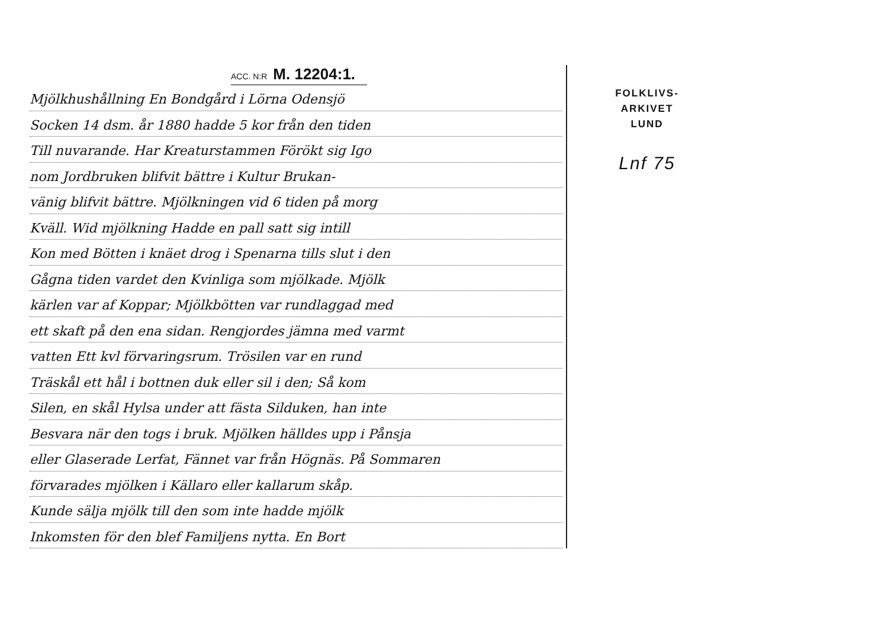ACC. N:R M. 12204:1.
Mjölkhushållning En Bondgård i Lörna Odensjö
Socken 14 dsm. år 1880 hadde 5 kor från den tiden
Till nuvarande. Har Kreaturstammen Förökt sig Igo
nom Jordbruken blifvit bättre i Kultur Brukan-
vänig blifvit bättre. Mjölkningen vid 6 tiden på morg
Kväll. Wid mjölkning Hadde en pall satt sig intill
Kon med Bötten i knäet drog i Spenarna tills slut i den
Gågna tiden vardet den Kvinliga som mjölkade. Mjölk
kärlen var af Koppar; Mjölkbötten var rundlaggad med
ett skaft på den ena sidan. Rengjordes jämna med varmt
vatten Ett kvl förvaringsrum. Trösilen var en rund
Träskål ett hål i bottnen duk eller sil i den; Så kom
Silen, en skål Hylsa under att fästa Silduken, han inte
Besvara när den togs i bruk. Mjölken hälldes upp i Pånsja
eller Glaserade Lerfat, Fännet var från Högnäs. På Sommaren
förvarades mjölken i Källaro eller kallarum skåp.
Kunde sälja mjölk till den som inte hadde mjölk
Inkomsten för den blef Familjens nytta. En Bort
FOLKLIVS-
ARKIVET
LUND
Lnf 75